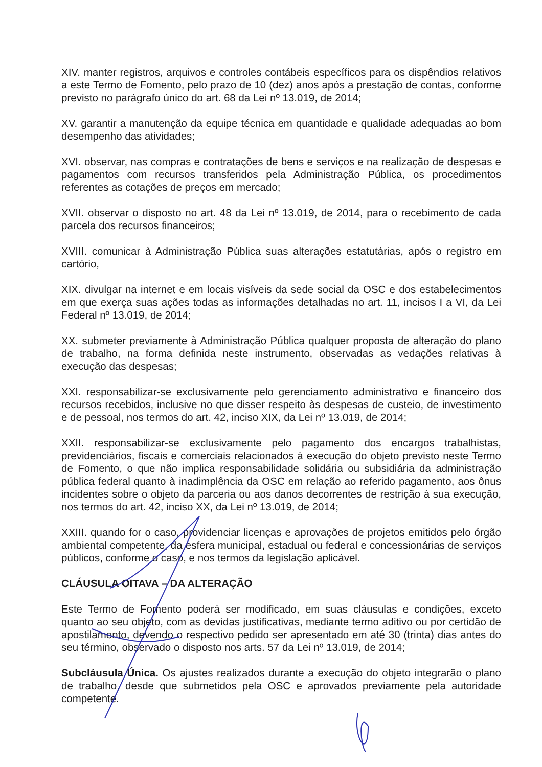XIV. manter registros, arquivos e controles contábeis específicos para os dispêndios relativos a este Termo de Fomento, pelo prazo de 10 (dez) anos após a prestação de contas, conforme previsto no parágrafo único do art. 68 da Lei nº 13.019, de 2014;
XV. garantir a manutenção da equipe técnica em quantidade e qualidade adequadas ao bom desempenho das atividades;
XVI. observar, nas compras e contratações de bens e serviços e na realização de despesas e pagamentos com recursos transferidos pela Administração Pública, os procedimentos referentes as cotações de preços em mercado;
XVII. observar o disposto no art. 48 da Lei nº 13.019, de 2014, para o recebimento de cada parcela dos recursos financeiros;
XVIII. comunicar à Administração Pública suas alterações estatutárias, após o registro em cartório,
XIX. divulgar na internet e em locais visíveis da sede social da OSC e dos estabelecimentos em que exerça suas ações todas as informações detalhadas no art. 11, incisos I a VI, da Lei Federal nº 13.019, de 2014;
XX. submeter previamente à Administração Pública qualquer proposta de alteração do plano de trabalho, na forma definida neste instrumento, observadas as vedações relativas à execução das despesas;
XXI. responsabilizar-se exclusivamente pelo gerenciamento administrativo e financeiro dos recursos recebidos, inclusive no que disser respeito às despesas de custeio, de investimento e de pessoal, nos termos do art. 42, inciso XIX, da Lei nº 13.019, de 2014;
XXII. responsabilizar-se exclusivamente pelo pagamento dos encargos trabalhistas, previdenciários, fiscais e comerciais relacionados à execução do objeto previsto neste Termo de Fomento, o que não implica responsabilidade solidária ou subsidiária da administração pública federal quanto à inadimplência da OSC em relação ao referido pagamento, aos ônus incidentes sobre o objeto da parceria ou aos danos decorrentes de restrição à sua execução, nos termos do art. 42, inciso XX, da Lei nº 13.019, de 2014;
XXIII. quando for o caso, providenciar licenças e aprovações de projetos emitidos pelo órgão ambiental competente, da esfera municipal, estadual ou federal e concessionárias de serviços públicos, conforme o caso, e nos termos da legislação aplicável.
CLÁUSULA OITAVA – DA ALTERAÇÃO
Este Termo de Fomento poderá ser modificado, em suas cláusulas e condições, exceto quanto ao seu objeto, com as devidas justificativas, mediante termo aditivo ou por certidão de apostilamento, devendo o respectivo pedido ser apresentado em até 30 (trinta) dias antes do seu término, observado o disposto nos arts. 57 da Lei nº 13.019, de 2014;
Subcláusula Única. Os ajustes realizados durante a execução do objeto integrarão o plano de trabalho, desde que submetidos pela OSC e aprovados previamente pela autoridade competente.